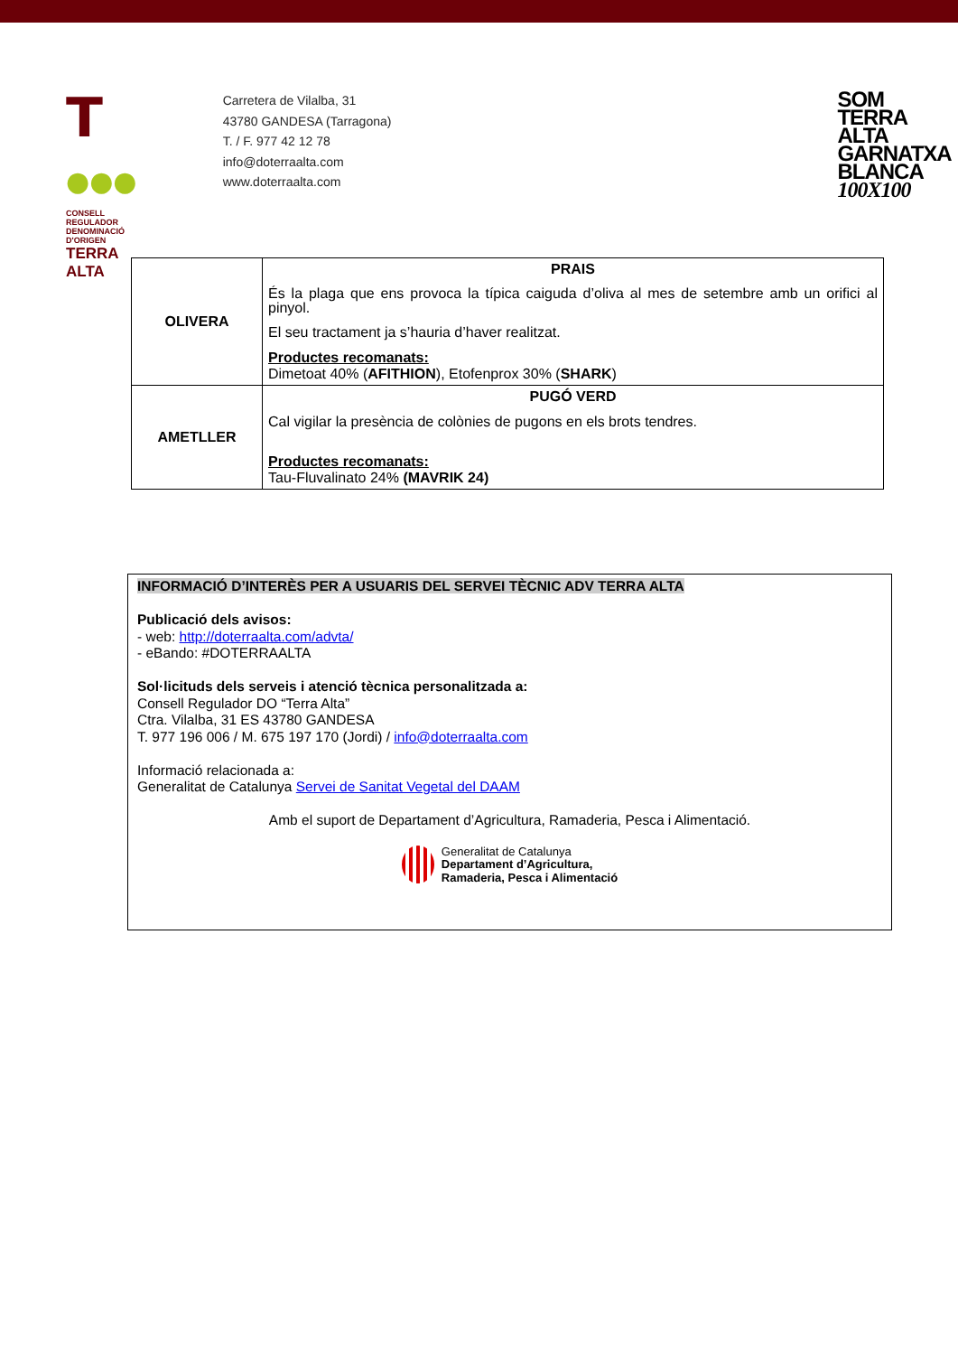T ●●●
CONSELL REGULADOR
DENOMINACIÓ D'ORIGEN
TERRA ALTA
Carretera de Vilalba, 31
43780 GANDESA (Tarragona)
T. / F. 977 42 12 78
info@doterraalta.com
www.doterraalta.com
SOM
TERRA ALTA
GARNATXA
BLANCA
100X100
| OLIVERA | PRAIS És la plaga que ens provoca la típica caiguda d’oliva al mes de setembre amb un orifici al pinyol. El seu tractament ja s’hauria d’haver realitzat. Productes recomanats: Dimetoat 40% ( AFITHION ), Etofenprox 30% ( SHARK ) |
| AMETLLER | PUGÓ VERD Cal vigilar la presència de colònies de pugons en els brots tendres. Productes recomanats: Tau-Fluvalinato 24% (MAVRIK 24) |
INFORMACIÓ D’INTERÈS PER A USUARIS DEL SERVEI TÈCNIC ADV TERRA ALTA
Publicació dels avisos:
- web: http://doterraalta.com/advta/
- eBando: #DOTERRAALTA
Sol·licituds dels serveis i atenció tècnica personalitzada a:
Consell Regulador DO “Terra Alta”
Ctra. Vilalba, 31 ES 43780 GANDESA
T. 977 196 006 / M. 675 197 170 (Jordi) / info@doterraalta.com
Informació relacionada a:
Generalitat de Catalunya Servei de Sanitat Vegetal del DAAM
Amb el suport de Departament d’Agricultura, Ramaderia, Pesca i Alimentació.
Generalitat de Catalunya
Departament d’Agricultura,
Ramaderia, Pesca i Alimentació